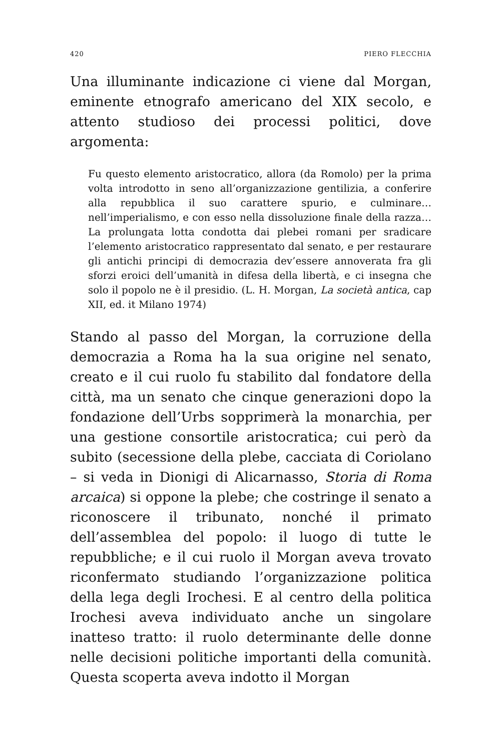420 PIERO FLECCHIA
Una illuminante indicazione ci viene dal Morgan, emi­nente etnografo americano del XIX secolo, e attento stu­dioso dei processi politici, dove argomenta:
Fu questo elemento aristocratico, allora (da Romolo) per la prima volta introdotto in seno all’organizzazione gentilizia, a conferire alla repubblica il suo carattere spurio, e culmina­re… nell’imperialismo, e con esso nella dissoluzione finale del­la razza… La prolungata lotta condotta dai plebei romani per sradicare l’elemento aristocratico rappresentato dal senato, e per restaurare gli antichi principi di democrazia dev’essere an­noverata fra gli sforzi eroici dell’umanità in difesa della libertà, e ci insegna che solo il popolo ne è il presidio. (L. H. Morgan, La società antica, cap XII, ed. it Milano 1974)
Stando al passo del Morgan, la corruzione della demo­crazia a Roma ha la sua origine nel senato, creato e il cui ruolo fu stabilito dal fondatore della città, ma un sena­to che cinque generazioni dopo la fondazione dell’Ur­bs sopprimerà la monarchia, per una gestione consortile aristocratica; cui però da subito (secessione della plebe, cacciata di Coriolano – si veda in Dionigi di Alicarnasso, Storia di Roma arcaica) si oppone la plebe; che costrin­ge il senato a riconoscere il tribunato, nonché il primato dell’assemblea del popolo: il luogo di tutte le repubbli­che; e il cui ruolo il Morgan aveva trovato riconferma­to studiando l’organizzazione politica della lega degli Irochesi. E al centro della politica Irochesi aveva indivi­duato anche un singolare inatteso tratto: il ruolo deter­minante delle donne nelle decisioni politiche importanti della comunità. Questa scoperta aveva indotto il Morgan